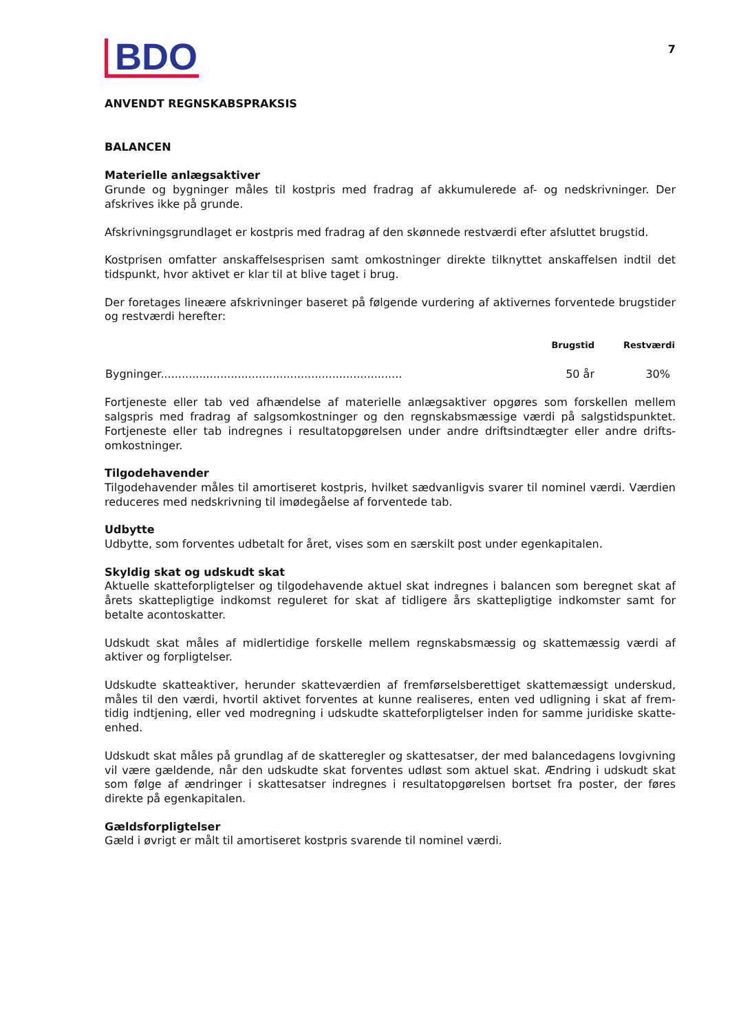BDO
7
ANVENDT REGNSKABSPRAKSIS
BALANCEN
Materielle anlægsaktiver
Grunde og bygninger måles til kostpris med fradrag af akkumulerede af- og nedskrivninger. Der afskrives ikke på grunde.
Afskrivningsgrundlaget er kostpris med fradrag af den skønnede restværdi efter afsluttet brugstid.
Kostprisen omfatter anskaffelsesprisen samt omkostninger direkte tilknyttet anskaffelsen indtil det tidspunkt, hvor aktivet er klar til at blive taget i brug.
Der foretages lineære afskrivninger baseret på følgende vurdering af aktivernes forventede brugstider og restværdi herefter:
| | Brugstid | Restværdi |
| --- | --- | --- |
| Bygninger..................................................................... | 50 år | 30% |
Fortjeneste eller tab ved afhændelse af materielle anlægsaktiver opgøres som forskellen mellem salgspris med fradrag af salgsomkostninger og den regnskabsmæssige værdi på salgstidspunktet. Fortjeneste eller tab indregnes i resultatopgørelsen under andre driftsindtægter eller andre drifts-omkostninger.
Tilgodehavender
Tilgodehavender måles til amortiseret kostpris, hvilket sædvanligvis svarer til nominel værdi. Værdien reduceres med nedskrivning til imødegåelse af forventede tab.
Udbytte
Udbytte, som forventes udbetalt for året, vises som en særskilt post under egenkapitalen.
Skyldig skat og udskudt skat
Aktuelle skatteforpligtelser og tilgodehavende aktuel skat indregnes i balancen som beregnet skat af årets skattepligtige indkomst reguleret for skat af tidligere års skattepligtige indkomster samt for betalte acontoskatter.
Udskudt skat måles af midlertidige forskelle mellem regnskabsmæssig og skattemæssig værdi af aktiver og forpligtelser.
Udskudte skatteaktiver, herunder skatteværdien af fremførselsberettiget skattemæssigt underskud, måles til den værdi, hvortil aktivet forventes at kunne realiseres, enten ved udligning i skat af frem-tidig indtjening, eller ved modregning i udskudte skatteforpligtelser inden for samme juridiske skatte-enhed.
Udskudt skat måles på grundlag af de skatteregler og skattesatser, der med balancedagens lovgivning vil være gældende, når den udskudte skat forventes udløst som aktuel skat. Ændring i udskudt skat som følge af ændringer i skattesatser indregnes i resultatopgørelsen bortset fra poster, der føres direkte på egenkapitalen.
Gældsforpligtelser
Gæld i øvrigt er målt til amortiseret kostpris svarende til nominel værdi.